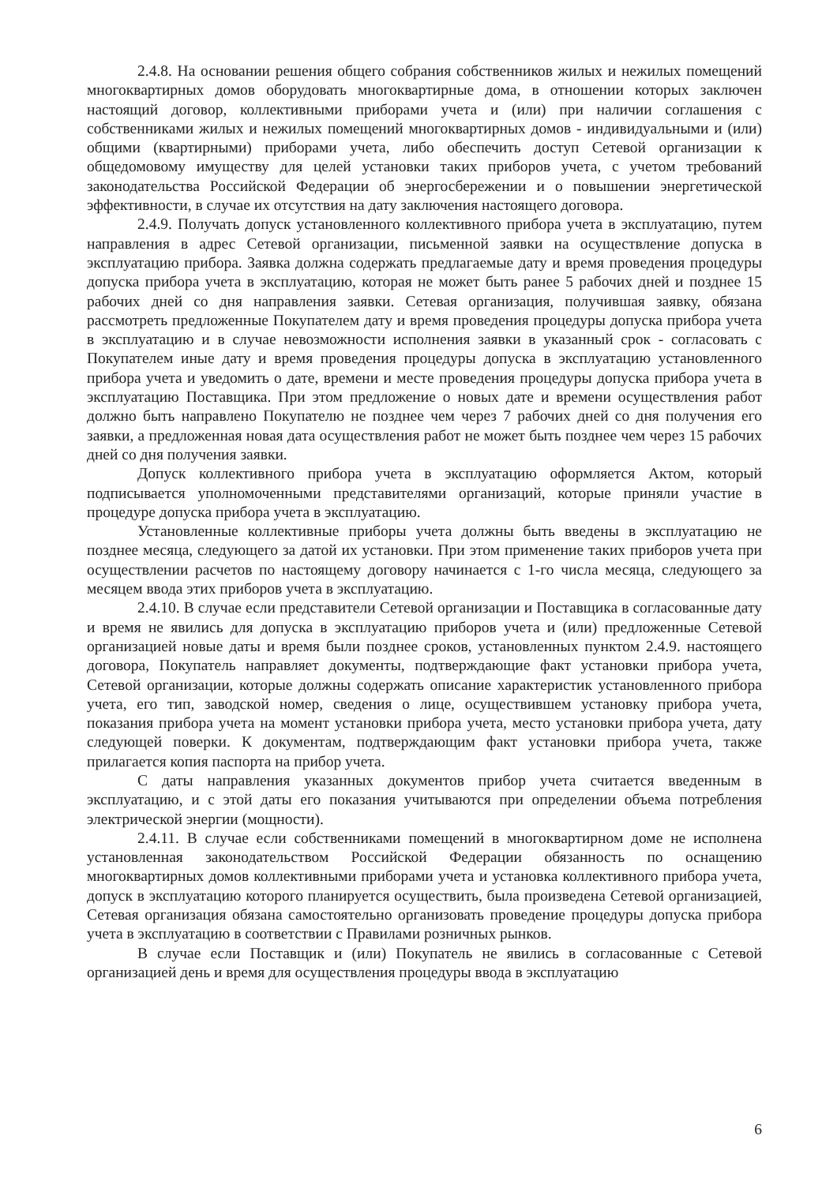2.4.8. На основании решения общего собрания собственников жилых и нежилых помещений многоквартирных домов оборудовать многоквартирные дома, в отношении которых заключен настоящий договор, коллективными приборами учета и (или) при наличии соглашения с собственниками жилых и нежилых помещений многоквартирных домов - индивидуальными и (или) общими (квартирными) приборами учета, либо обеспечить доступ Сетевой организации к общедомовому имуществу для целей установки таких приборов учета, с учетом требований законодательства Российской Федерации об энергосбережении и о повышении энергетической эффективности, в случае их отсутствия на дату заключения настоящего договора.
2.4.9. Получать допуск установленного коллективного прибора учета в эксплуатацию, путем направления в адрес Сетевой организации, письменной заявки на осуществление допуска в эксплуатацию прибора. Заявка должна содержать предлагаемые дату и время проведения процедуры допуска прибора учета в эксплуатацию, которая не может быть ранее 5 рабочих дней и позднее 15 рабочих дней со дня направления заявки. Сетевая организация, получившая заявку, обязана рассмотреть предложенные Покупателем дату и время проведения процедуры допуска прибора учета в эксплуатацию и в случае невозможности исполнения заявки в указанный срок - согласовать с Покупателем иные дату и время проведения процедуры допуска в эксплуатацию установленного прибора учета и уведомить о дате, времени и месте проведения процедуры допуска прибора учета в эксплуатацию Поставщика. При этом предложение о новых дате и времени осуществления работ должно быть направлено Покупателю не позднее чем через 7 рабочих дней со дня получения его заявки, а предложенная новая дата осуществления работ не может быть позднее чем через 15 рабочих дней со дня получения заявки.
Допуск коллективного прибора учета в эксплуатацию оформляется Актом, который подписывается уполномоченными представителями организаций, которые приняли участие в процедуре допуска прибора учета в эксплуатацию.
Установленные коллективные приборы учета должны быть введены в эксплуатацию не позднее месяца, следующего за датой их установки. При этом применение таких приборов учета при осуществлении расчетов по настоящему договору начинается с 1-го числа месяца, следующего за месяцем ввода этих приборов учета в эксплуатацию.
2.4.10. В случае если представители Сетевой организации и Поставщика в согласованные дату и время не явились для допуска в эксплуатацию приборов учета и (или) предложенные Сетевой организацией новые даты и время были позднее сроков, установленных пунктом 2.4.9. настоящего договора, Покупатель направляет документы, подтверждающие факт установки прибора учета, Сетевой организации, которые должны содержать описание характеристик установленного прибора учета, его тип, заводской номер, сведения о лице, осуществившем установку прибора учета, показания прибора учета на момент установки прибора учета, место установки прибора учета, дату следующей поверки. К документам, подтверждающим факт установки прибора учета, также прилагается копия паспорта на прибор учета.
С даты направления указанных документов прибор учета считается введенным в эксплуатацию, и с этой даты его показания учитываются при определении объема потребления электрической энергии (мощности).
2.4.11. В случае если собственниками помещений в многоквартирном доме не исполнена установленная законодательством Российской Федерации обязанность по оснащению многоквартирных домов коллективными приборами учета и установка коллективного прибора учета, допуск в эксплуатацию которого планируется осуществить, была произведена Сетевой организацией, Сетевая организация обязана самостоятельно организовать проведение процедуры допуска прибора учета в эксплуатацию в соответствии с Правилами розничных рынков.
В случае если Поставщик и (или) Покупатель не явились в согласованные с Сетевой организацией день и время для осуществления процедуры ввода в эксплуатацию
6